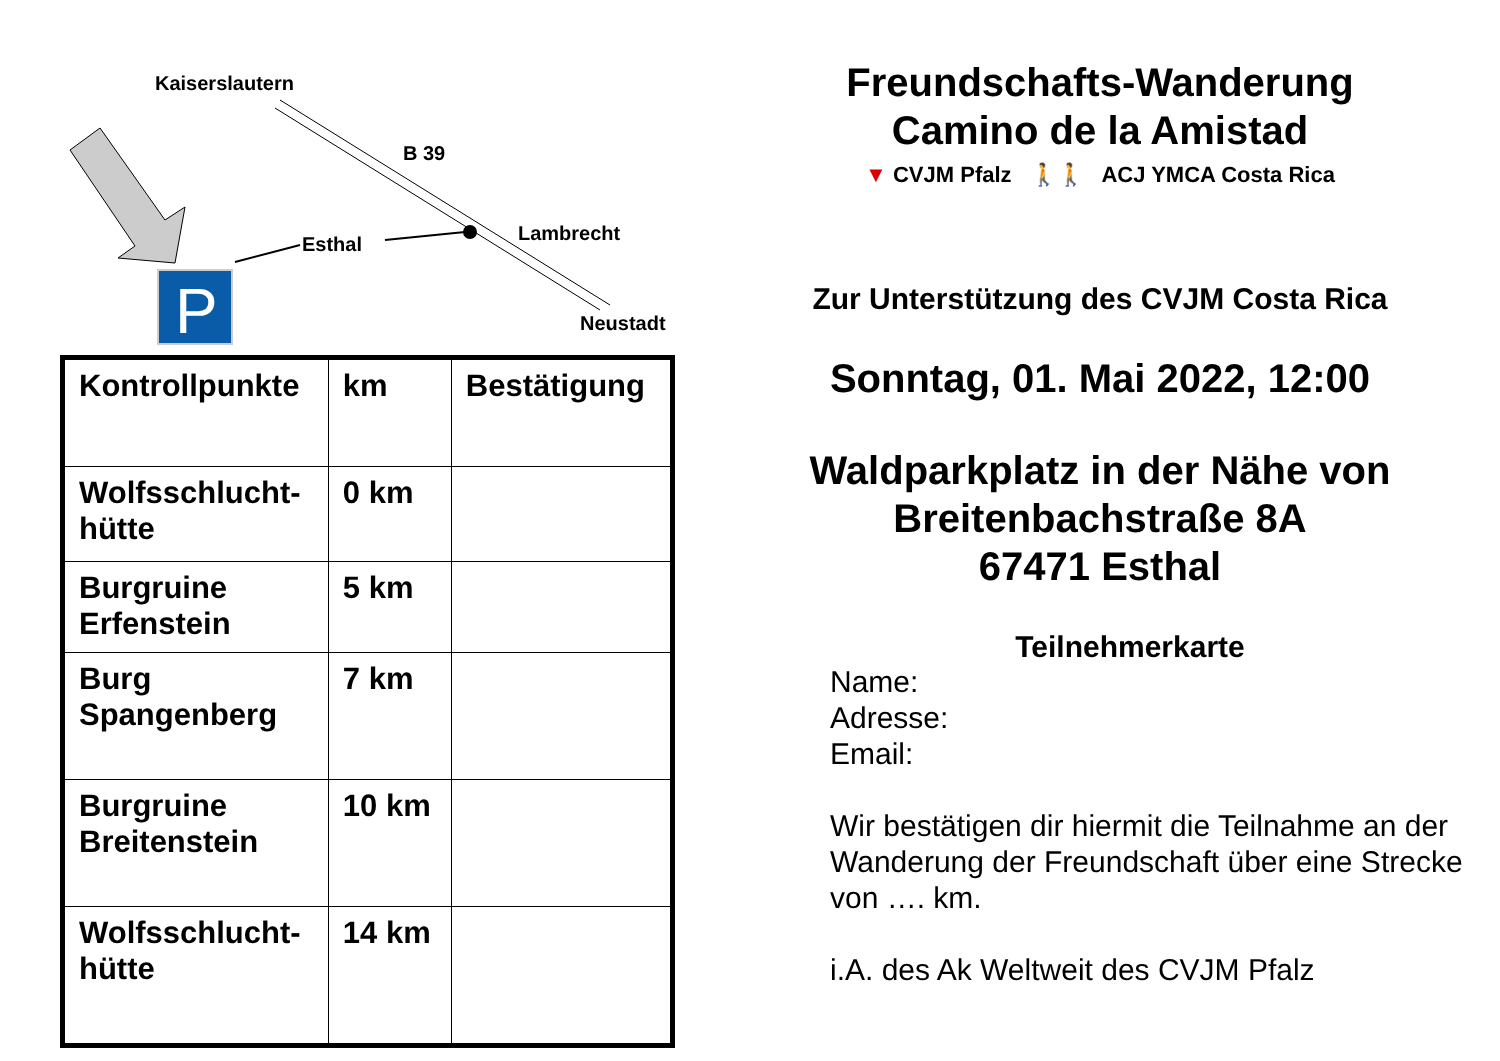P
Kaiserslautern
B 39
Lambrecht
Esthal
Neustadt
| Kontrollpunkte | km | Bestätigung |
| --- | --- | --- |
| Wolfsschlucht- hütte | 0 km | |
| Burgruine Erfenstein | 5 km | |
| Burg Spangenberg | 7 km | |
| Burgruine Breitenstein | 10 km | |
| Wolfsschlucht- hütte | 14 km | |
Freundschafts-Wanderung
Camino de la Amistad
▼ CVJM Pfalz 🚶🚶 ACJ YMCA Costa Rica
Zur Unterstützung des CVJM Costa Rica
Sonntag, 01. Mai 2022, 12:00
Waldparkplatz in der Nähe von
Breitenbachstraße 8A
67471 Esthal
Teilnehmerkarte
Name:
Adresse:
Email:
Wir bestätigen dir hiermit die Teilnahme an der Wanderung der Freundschaft über eine Strecke von …. km.
i.A. des Ak Weltweit des CVJM Pfalz